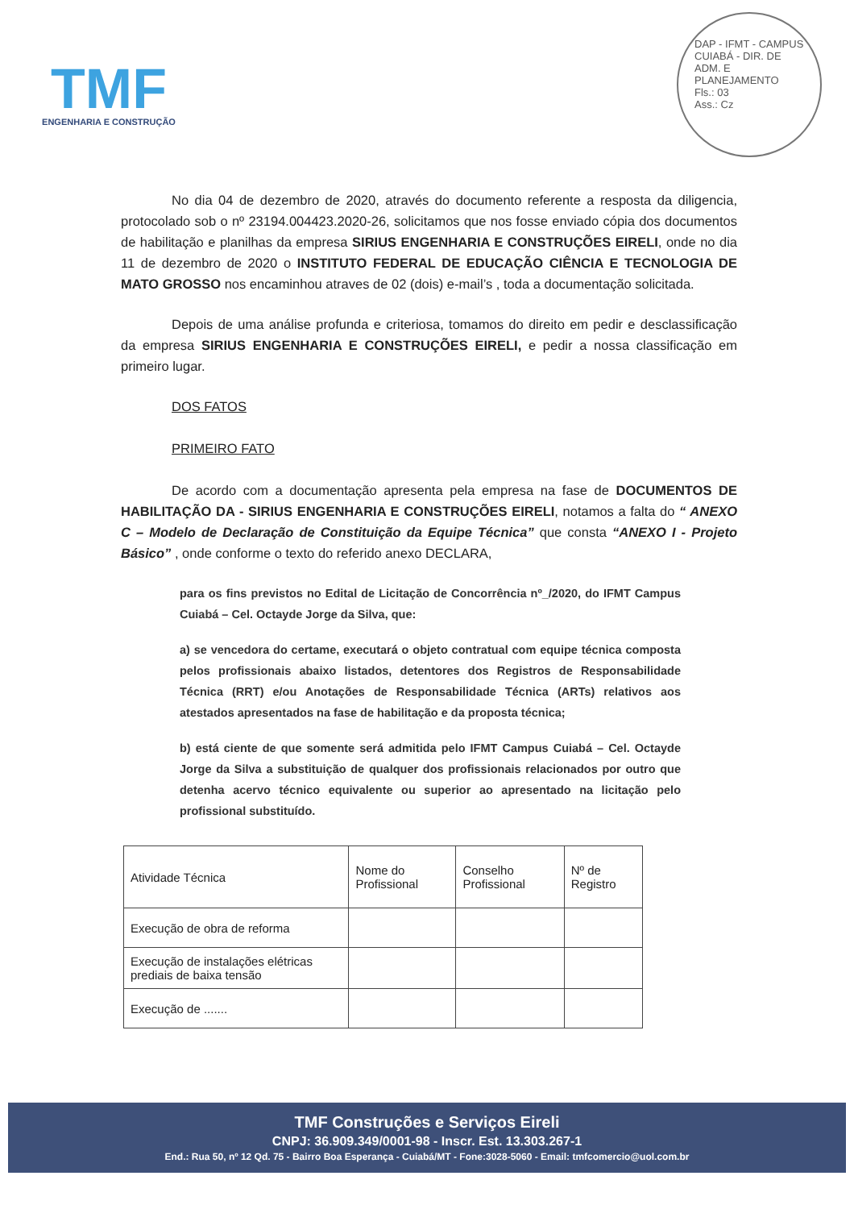TMF
ENGENHARIA E CONSTRUÇÃO
DAP - IFMT - CAMPUS CUIABÁ - DIR. DE ADM. E PLANEJAMENTO
Fls.: 03
Ass.: Cz
No dia 04 de dezembro de 2020, através do documento referente a resposta da diligencia, protocolado sob o nº 23194.004423.2020-26, solicitamos que nos fosse enviado cópia dos documentos de habilitação e planilhas da empresa SIRIUS ENGENHARIA E CONSTRUÇÕES EIRELI, onde no dia 11 de dezembro de 2020 o INSTITUTO FEDERAL DE EDUCAÇÃO CIÊNCIA E TECNOLOGIA DE MATO GROSSO nos encaminhou atraves de 02 (dois) e-mail’s , toda a documentação solicitada.
Depois de uma análise profunda e criteriosa, tomamos do direito em pedir e desclassificação da empresa SIRIUS ENGENHARIA E CONSTRUÇÕES EIRELI, e pedir a nossa classificação em primeiro lugar.
DOS FATOS
PRIMEIRO FATO
De acordo com a documentação apresenta pela empresa na fase de DOCUMENTOS DE HABILITAÇÃO DA - SIRIUS ENGENHARIA E CONSTRUÇÕES EIRELI, notamos a falta do “ ANEXO C – Modelo de Declaração de Constituição da Equipe Técnica” que consta “ANEXO I - Projeto Básico” , onde conforme o texto do referido anexo DECLARA,
para os fins previstos no Edital de Licitação de Concorrência nº_/2020, do IFMT Campus Cuiabá – Cel. Octayde Jorge da Silva, que:
a) se vencedora do certame, executará o objeto contratual com equipe técnica composta pelos profissionais abaixo listados, detentores dos Registros de Responsabilidade Técnica (RRT) e/ou Anotações de Responsabilidade Técnica (ARTs) relativos aos atestados apresentados na fase de habilitação e da proposta técnica;
b) está ciente de que somente será admitida pelo IFMT Campus Cuiabá – Cel. Octayde Jorge da Silva a substituição de qualquer dos profissionais relacionados por outro que detenha acervo técnico equivalente ou superior ao apresentado na licitação pelo profissional substituído.
| Atividade Técnica | Nome do Profissional | Conselho Profissional | Nº de Registro |
| --- | --- | --- | --- |
| Execução de obra de reforma | | | |
| Execução de instalações elétricas prediais de baixa tensão | | | |
| Execução de ....... | | | |
TMF Construções e Serviços Eireli
CNPJ: 36.909.349/0001-98 - Inscr. Est. 13.303.267-1
End.: Rua 50, nº 12 Qd. 75 - Bairro Boa Esperança - Cuiabá/MT - Fone:3028-5060 - Email: tmfcomercio@uol.com.br